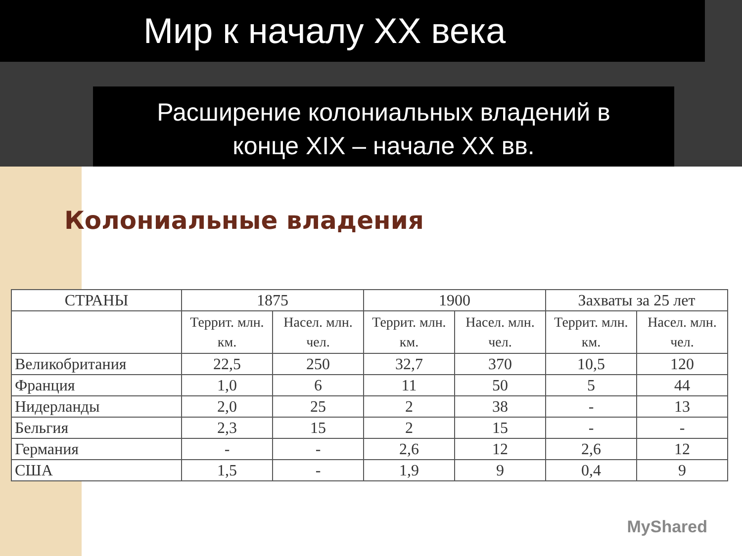Мир к началу XX века
Расширение колониальных владений в
конце XIX – начале XX вв.
Колониальные владения
| СТРАНЫ | 1875 | | 1900 | | Захваты за 25 лет | |
| --- | --- | --- | --- | --- | --- | --- |
| | Террит. млн. км. | Насел. млн. чел. | Террит. млн. км. | Насел. млн. чел. | Террит. млн. км. | Насел. млн. чел. |
| Великобритания | 22,5 | 250 | 32,7 | 370 | 10,5 | 120 |
| Франция | 1,0 | 6 | 11 | 50 | 5 | 44 |
| Нидерланды | 2,0 | 25 | 2 | 38 | - | 13 |
| Бельгия | 2,3 | 15 | 2 | 15 | - | - |
| Германия | - | - | 2,6 | 12 | 2,6 | 12 |
| США | 1,5 | - | 1,9 | 9 | 0,4 | 9 |
MyShared